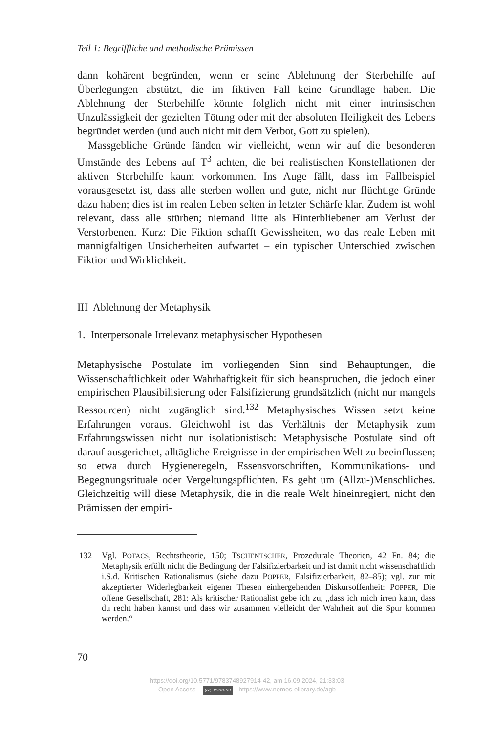Teil 1: Begriffliche und methodische Prämissen
dann kohärent begründen, wenn er seine Ablehnung der Sterbehilfe auf Überlegungen abstützt, die im fiktiven Fall keine Grundlage haben. Die Ablehnung der Sterbehilfe könnte folglich nicht mit einer intrinsischen Unzulässigkeit der gezielten Tötung oder mit der absoluten Heiligkeit des Lebens begründet werden (und auch nicht mit dem Verbot, Gott zu spielen).
Massgebliche Gründe fänden wir vielleicht, wenn wir auf die besonderen Umstände des Lebens auf T<sup>3</sup> achten, die bei realistischen Konstellationen der aktiven Sterbehilfe kaum vorkommen. Ins Auge fällt, dass im Fallbeispiel vorausgesetzt ist, dass alle sterben wollen und gute, nicht nur flüchtige Gründe dazu haben; dies ist im realen Leben selten in letzter Schärfe klar. Zudem ist wohl relevant, dass alle stürben; niemand litte als Hinterbliebener am Verlust der Verstorbenen. Kurz: Die Fiktion schafft Gewissheiten, wo das reale Leben mit mannigfaltigen Unsicherheiten aufwartet – ein typischer Unterschied zwischen Fiktion und Wirklichkeit.
III Ablehnung der Metaphysik
1. Interpersonale Irrelevanz metaphysischer Hypothesen
Metaphysische Postulate im vorliegenden Sinn sind Behauptungen, die Wissenschaftlichkeit oder Wahrhaftigkeit für sich beanspruchen, die jedoch einer empirischen Plausibilisierung oder Falsifizierung grundsätzlich (nicht nur mangels Ressourcen) nicht zugänglich sind.<sup>132</sup> Metaphysisches Wissen setzt keine Erfahrungen voraus. Gleichwohl ist das Verhältnis der Metaphysik zum Erfahrungswissen nicht nur isolationistisch: Metaphysische Postulate sind oft darauf ausgerichtet, alltägliche Ereignisse in der empirischen Welt zu beeinflussen; so etwa durch Hygieneregeln, Essensvorschriften, Kommunikations- und Begegnungsrituale oder Vergeltungspflichten. Es geht um (Allzu-)Menschliches. Gleichzeitig will diese Metaphysik, die in die reale Welt hineinregiert, nicht den Prämissen der empiri-
132 Vgl. POTACS, Rechtstheorie, 150; TSCHENTSCHER, Prozedurale Theorien, 42 Fn. 84; die Metaphysik erfüllt nicht die Bedingung der Falsifizierbarkeit und ist damit nicht wissenschaftlich i.S.d. Kritischen Rationalismus (siehe dazu POPPER, Falsifizierbarkeit, 82–85); vgl. zur mit akzeptierter Widerlegbarkeit eigener Thesen einhergehenden Diskursoffenheit: POPPER, Die offene Gesellschaft, 281: Als kritischer Rationalist gebe ich zu, „dass ich mich irren kann, dass du recht haben kannst und dass wir zusammen vielleicht der Wahrheit auf die Spur kommen werden.“
70
https://doi.org/10.5771/9783748927914-42, am 16.09.2024, 21:33:03
Open Access – (cc) BY-NC-ND - https://www.nomos-elibrary.de/agb